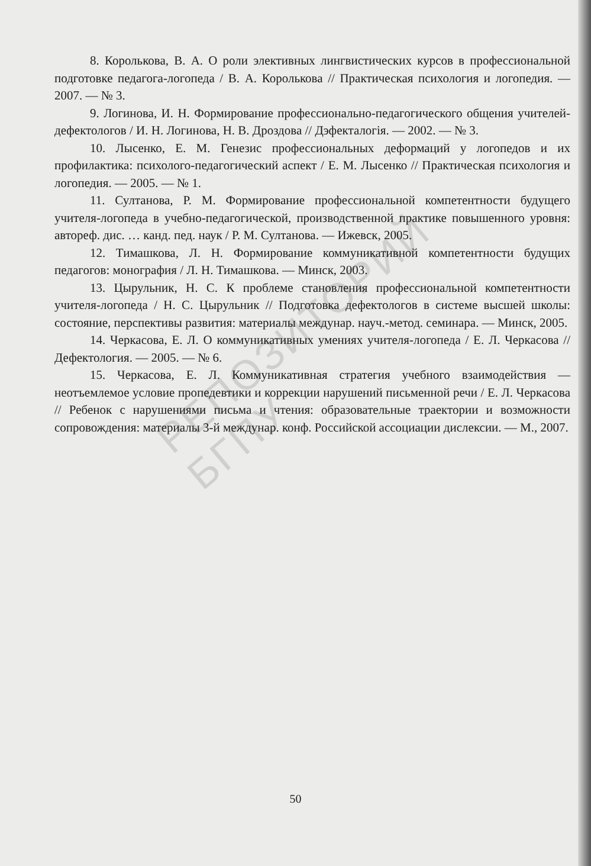РЕПОЗИТОРИЙ БГПУ
8. Королькова, В. А. О роли элективных лингвистических курсов в профессиональной подготовке педагога-логопеда / В. А. Королькова // Практическая психология и логопедия. — 2007. — № 3.
9. Логинова, И. Н. Формирование профессионально-педагогического общения учителей-дефектологов / И. Н. Логинова, Н. В. Дроздова // Дэфекталогія. — 2002. — № 3.
10. Лысенко, Е. М. Генезис профессиональных деформаций у логопедов и их профилактика: психолого-педагогический аспект / Е. М. Лысенко // Практическая психология и логопедия. — 2005. — № 1.
11. Султанова, Р. М. Формирование профессиональной компетентности будущего учителя-логопеда в учебно-педагогической, производственной практике повышенного уровня: автореф. дис. … канд. пед. наук / Р. М. Султанова. — Ижевск, 2005.
12. Тимашкова, Л. Н. Формирование коммуникативной компетентности будущих педагогов: монография / Л. Н. Тимашкова. — Минск, 2003.
13. Цырульник, Н. С. К проблеме становления профессиональной компетентности учителя-логопеда / Н. С. Цырульник // Подготовка дефектологов в системе высшей школы: состояние, перспективы развития: материалы междунар. науч.-метод. семинара. — Минск, 2005.
14. Черкасова, Е. Л. О коммуникативных умениях учителя-логопеда / Е. Л. Черкасова // Дефектология. — 2005. — № 6.
15. Черкасова, Е. Л. Коммуникативная стратегия учебного взаимодействия — неотъемлемое условие пропедевтики и коррекции нарушений письменной речи / Е. Л. Черкасова // Ребенок с нарушениями письма и чтения: образовательные траектории и возможности сопровождения: материалы 3-й междунар. конф. Российской ассоциации дислексии. — М., 2007.
50